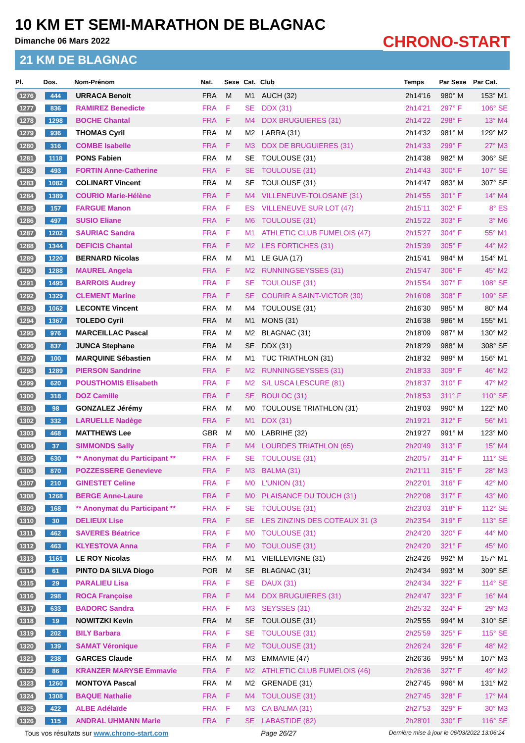10 KM ET SEMI-MARATHON DE BLAGNAC
Dimanche 06 Mars 2022
21 KM DE BLAGNAC
CHRONO-START
| Pl. | Dos. | Nom-Prénom | Nat. | Sexe | Cat. | Club | Temps | Par Sexe | Par Cat. |
| --- | --- | --- | --- | --- | --- | --- | --- | --- | --- |
| 1276 | 444 | URRACA Benoit | FRA | M | M1 | AUCH (32) | 2h14'16 | 980° M | 153° M1 |
| 1277 | 836 | RAMIREZ Benedicte | FRA | F | SE | DDX (31) | 2h14'21 | 297° F | 106° SE |
| 1278 | 1298 | BOCHE Chantal | FRA | F | M4 | DDX BRUGUIERES (31) | 2h14'22 | 298° F | 13° M4 |
| 1279 | 936 | THOMAS Cyril | FRA | M | M2 | LARRA (31) | 2h14'32 | 981° M | 129° M2 |
| 1280 | 316 | COMBE Isabelle | FRA | F | M3 | DDX DE BRUGUIERES (31) | 2h14'33 | 299° F | 27° M3 |
| 1281 | 1118 | PONS Fabien | FRA | M | SE | TOULOUSE (31) | 2h14'38 | 982° M | 306° SE |
| 1282 | 493 | FORTIN Anne-Catherine | FRA | F | SE | TOULOUSE (31) | 2h14'43 | 300° F | 107° SE |
| 1283 | 1082 | COLINART Vincent | FRA | M | SE | TOULOUSE (31) | 2h14'47 | 983° M | 307° SE |
| 1284 | 1389 | COURIO Marie-Hélène | FRA | F | M4 | VILLENEUVE-TOLOSANE (31) | 2h14'55 | 301° F | 14° M4 |
| 1285 | 157 | FARGUE Manon | FRA | F | ES | VILLENEUVE SUR LOT (47) | 2h15'11 | 302° F | 8° ES |
| 1286 | 497 | SUSIO Eliane | FRA | F | M6 | TOULOUSE (31) | 2h15'22 | 303° F | 3° M6 |
| 1287 | 1202 | SAURIAC Sandra | FRA | F | M1 | ATHLETIC CLUB FUMELOIS (47) | 2h15'27 | 304° F | 55° M1 |
| 1288 | 1344 | DEFICIS Chantal | FRA | F | M2 | LES FORTICHES (31) | 2h15'39 | 305° F | 44° M2 |
| 1289 | 1220 | BERNARD Nicolas | FRA | M | M1 | LE GUA (17) | 2h15'41 | 984° M | 154° M1 |
| 1290 | 1288 | MAUREL Angela | FRA | F | M2 | RUNNINGSEYSSES (31) | 2h15'47 | 306° F | 45° M2 |
| 1291 | 1495 | BARROIS Audrey | FRA | F | SE | TOULOUSE (31) | 2h15'54 | 307° F | 108° SE |
| 1292 | 1329 | CLEMENT Marine | FRA | F | SE | COURIR A SAINT-VICTOR (30) | 2h16'08 | 308° F | 109° SE |
| 1293 | 1062 | LECONTE Vincent | FRA | M | M4 | TOULOUSE (31) | 2h16'30 | 985° M | 80° M4 |
| 1294 | 1367 | TOLEDO Cyril | FRA | M | M1 | MONS (31) | 2h16'38 | 986° M | 155° M1 |
| 1295 | 976 | MARCEILLAC Pascal | FRA | M | M2 | BLAGNAC (31) | 2h18'09 | 987° M | 130° M2 |
| 1296 | 837 | JUNCA Stephane | FRA | M | SE | DDX (31) | 2h18'29 | 988° M | 308° SE |
| 1297 | 100 | MARQUINE Sébastien | FRA | M | M1 | TUC TRIATHLON (31) | 2h18'32 | 989° M | 156° M1 |
| 1298 | 1289 | PIERSON Sandrine | FRA | F | M2 | RUNNINGSEYSSES (31) | 2h18'33 | 309° F | 46° M2 |
| 1299 | 620 | POUSTHOMIS Elisabeth | FRA | F | M2 | S/L USCA LESCURE (81) | 2h18'37 | 310° F | 47° M2 |
| 1300 | 318 | DOZ Camille | FRA | F | SE | BOULOC (31) | 2h18'53 | 311° F | 110° SE |
| 1301 | 98 | GONZALEZ Jérémy | FRA | M | M0 | TOULOUSE TRIATHLON (31) | 2h19'03 | 990° M | 122° M0 |
| 1302 | 332 | LARUELLE Nadège | FRA | F | M1 | DDX (31) | 2h19'21 | 312° F | 56° M1 |
| 1303 | 468 | MATTHEWS Lee | GBR | M | M0 | LABRIHE (32) | 2h19'27 | 991° M | 123° M0 |
| 1304 | 37 | SIMMONDS Sally | FRA | F | M4 | LOURDES TRIATHLON (65) | 2h20'49 | 313° F | 15° M4 |
| 1305 | 630 | ** Anonymat du Participant ** | FRA | F | SE | TOULOUSE (31) | 2h20'57 | 314° F | 111° SE |
| 1306 | 870 | POZZESSERE Genevieve | FRA | F | M3 | BALMA (31) | 2h21'11 | 315° F | 28° M3 |
| 1307 | 210 | GINESTET Celine | FRA | F | M0 | L'UNION (31) | 2h22'01 | 316° F | 42° M0 |
| 1308 | 1268 | BERGE Anne-Laure | FRA | F | M0 | PLAISANCE DU TOUCH (31) | 2h22'08 | 317° F | 43° M0 |
| 1309 | 168 | ** Anonymat du Participant ** | FRA | F | SE | TOULOUSE (31) | 2h23'03 | 318° F | 112° SE |
| 1310 | 30 | DELIEUX Lise | FRA | F | SE | LES ZINZINS DES COTEAUX 31 (3 | 2h23'54 | 319° F | 113° SE |
| 1311 | 462 | SAVERES Béatrice | FRA | F | M0 | TOULOUSE (31) | 2h24'20 | 320° F | 44° M0 |
| 1312 | 463 | KLYESTOVA Anna | FRA | F | M0 | TOULOUSE (31) | 2h24'20 | 321° F | 45° M0 |
| 1313 | 1161 | LE ROY Nicolas | FRA | M | M1 | VIEILLEVIGNE (31) | 2h24'26 | 992° M | 157° M1 |
| 1314 | 61 | PINTO DA SILVA Diogo | POR | M | SE | BLAGNAC (31) | 2h24'34 | 993° M | 309° SE |
| 1315 | 29 | PARALIEU Lisa | FRA | F | SE | DAUX (31) | 2h24'34 | 322° F | 114° SE |
| 1316 | 298 | ROCA Françoise | FRA | F | M4 | DDX BRUGUIERES (31) | 2h24'47 | 323° F | 16° M4 |
| 1317 | 633 | BADORC Sandra | FRA | F | M3 | SEYSSES (31) | 2h25'32 | 324° F | 29° M3 |
| 1318 | 19 | NOWITZKI Kevin | FRA | M | SE | TOULOUSE (31) | 2h25'55 | 994° M | 310° SE |
| 1319 | 202 | BILY Barbara | FRA | F | SE | TOULOUSE (31) | 2h25'59 | 325° F | 115° SE |
| 1320 | 139 | SAMAT Véronique | FRA | F | M2 | TOULOUSE (31) | 2h26'24 | 326° F | 48° M2 |
| 1321 | 238 | GARCES Claude | FRA | M | M3 | EMMAVIE (47) | 2h26'36 | 995° M | 107° M3 |
| 1322 | 86 | KRANZER MARYSE Emmavie | FRA | F | M2 | ATHLETIC CLUB FUMELOIS (46) | 2h26'36 | 327° F | 49° M2 |
| 1323 | 1260 | MONTOYA Pascal | FRA | M | M2 | GRENADE (31) | 2h27'45 | 996° M | 131° M2 |
| 1324 | 1308 | BAQUE Nathalie | FRA | F | M4 | TOULOUSE (31) | 2h27'45 | 328° F | 17° M4 |
| 1325 | 422 | ALBE Adélaïde | FRA | F | M3 | CA BALMA (31) | 2h27'53 | 329° F | 30° M3 |
| 1326 | 115 | ANDRAL UHMANN Marie | FRA | F | SE | LABASTIDE (82) | 2h28'01 | 330° F | 116° SE |
Tous vos résultats sur www.chrono-start.com Page 26/27 Dernière mise à jour le 06/03/2022 13:06:24